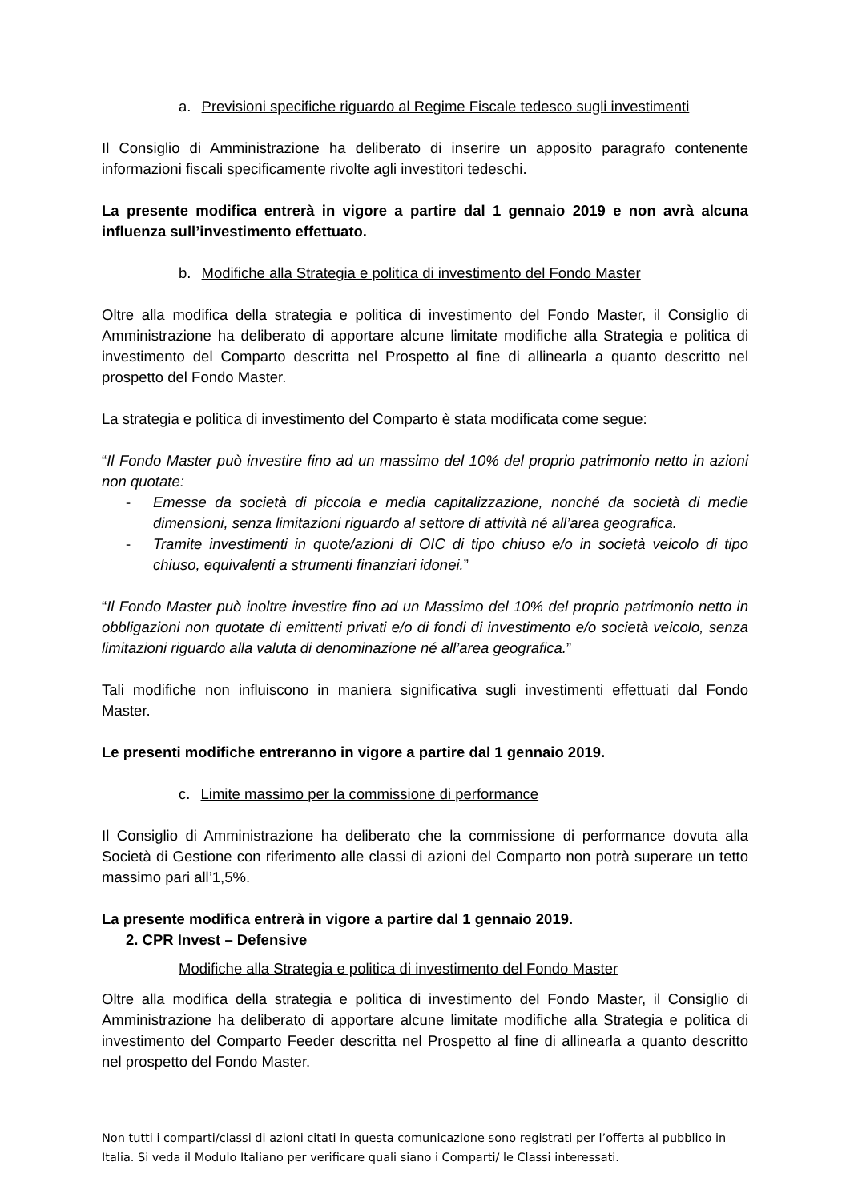a. Previsioni specifiche riguardo al Regime Fiscale tedesco sugli investimenti
Il Consiglio di Amministrazione ha deliberato di inserire un apposito paragrafo contenente informazioni fiscali specificamente rivolte agli investitori tedeschi.
La presente modifica entrerà in vigore a partire dal 1 gennaio 2019 e non avrà alcuna influenza sull’investimento effettuato.
b. Modifiche alla Strategia e politica di investimento del Fondo Master
Oltre alla modifica della strategia e politica di investimento del Fondo Master, il Consiglio di Amministrazione ha deliberato di apportare alcune limitate modifiche alla Strategia e politica di investimento del Comparto descritta nel Prospetto al fine di allinearla a quanto descritto nel prospetto del Fondo Master.
La strategia e politica di investimento del Comparto è stata modificata come segue:
“Il Fondo Master può investire fino ad un massimo del 10% del proprio patrimonio netto in azioni non quotate:
- Emesse da società di piccola e media capitalizzazione, nonché da società di medie dimensioni, senza limitazioni riguardo al settore di attività né all’area geografica.
- Tramite investimenti in quote/azioni di OIC di tipo chiuso e/o in società veicolo di tipo chiuso, equivalenti a strumenti finanziari idonei.”
“Il Fondo Master può inoltre investire fino ad un Massimo del 10% del proprio patrimonio netto in obbligazioni non quotate di emittenti privati e/o di fondi di investimento e/o società veicolo, senza limitazioni riguardo alla valuta di denominazione né all’area geografica.”
Tali modifiche non influiscono in maniera significativa sugli investimenti effettuati dal Fondo Master.
Le presenti modifiche entreranno in vigore a partire dal 1 gennaio 2019.
c. Limite massimo per la commissione di performance
Il Consiglio di Amministrazione ha deliberato che la commissione di performance dovuta alla Società di Gestione con riferimento alle classi di azioni del Comparto non potrà superare un tetto massimo pari all’1,5%.
La presente modifica entrerà in vigore a partire dal 1 gennaio 2019.
2. CPR Invest – Defensive
Modifiche alla Strategia e politica di investimento del Fondo Master
Oltre alla modifica della strategia e politica di investimento del Fondo Master, il Consiglio di Amministrazione ha deliberato di apportare alcune limitate modifiche alla Strategia e politica di investimento del Comparto Feeder descritta nel Prospetto al fine di allinearla a quanto descritto nel prospetto del Fondo Master.
Non tutti i comparti/classi di azioni citati in questa comunicazione sono registrati per l’offerta al pubblico in Italia. Si veda il Modulo Italiano per verificare quali siano i Comparti/ le Classi interessati.